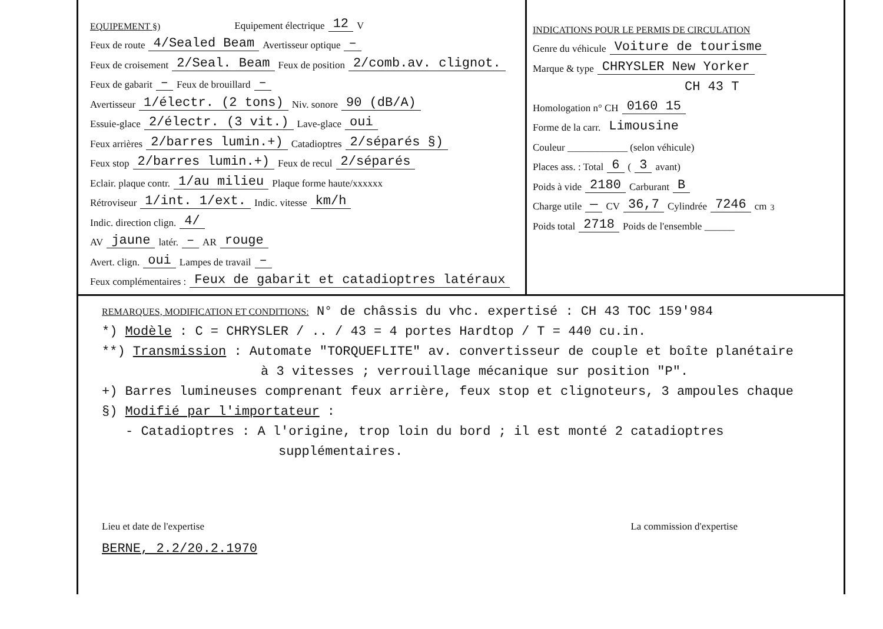EQUIPEMENT §) Equipement électrique 12 V
Feux de route 4/Sealed Beam Avertisseur optique –
Feux de croisement 2/Seal. Beam Feux de position 2/comb.av. clignot.
Feux de gabarit – Feux de brouillard –
Avertisseur 1/électr. (2 tons) Niv. sonore 90 (dB/A)
Essuie-glace 2/électr. (3 vit.) Lave-glace oui
Feux arrières 2/barres lumin.+) Catadioptres 2/séparés §)
Feux stop 2/barres lumin.+) Feux de recul 2/séparés
Eclair. plaque contr. 1/au milieu Plaque forme haute/xxxxxx
Rétroviseur 1/int. 1/ext. Indic. vitesse km/h
Indic. direction clign. 4/
AV jaune latér. – AR rouge
Avert. clign. oui Lampes de travail –
Feux complémentaires : Feux de gabarit et catadioptres latéraux
INDICATIONS POUR LE PERMIS DE CIRCULATION
Genre du véhicule Voiture de tourisme
Marque & type CHRYSLER New Yorker
CH 43 T
Homologation n° CH 0160 15
Forme de la carr. Limousine
Couleur ____________ (selon véhicule)
Places ass. : Total 6 ( 3 avant)
Poids à vide 2180 Carburant B
Charge utile — CV 36,7 Cylindrée 7246 cm<sup>3</sup>
Poids total 2718 Poids de l'ensemble ______
REMARQUES, MODIFICATION ET CONDITIONS: N° de châssis du vhc. expertisé : CH 43 TOC 159'984
*) Modèle : C = CHRYSLER / .. / 43 = 4 portes Hardtop / T = 440 cu.in.
**) Transmission : Automate "TORQUEFLITE" av. convertisseur de couple et boîte planétaire
à 3 vitesses ; verrouillage mécanique sur position "P".
+) Barres lumineuses comprenant feux arrière, feux stop et clignoteurs, 3 ampoules chaque
§) Modifié par l'importateur :
- Catadioptres : A l'origine, trop loin du bord ; il est monté 2 catadioptres
supplémentaires.
Lieu et date de l'expertise La commission d'expertise
BERNE, 2.2/20.2.1970